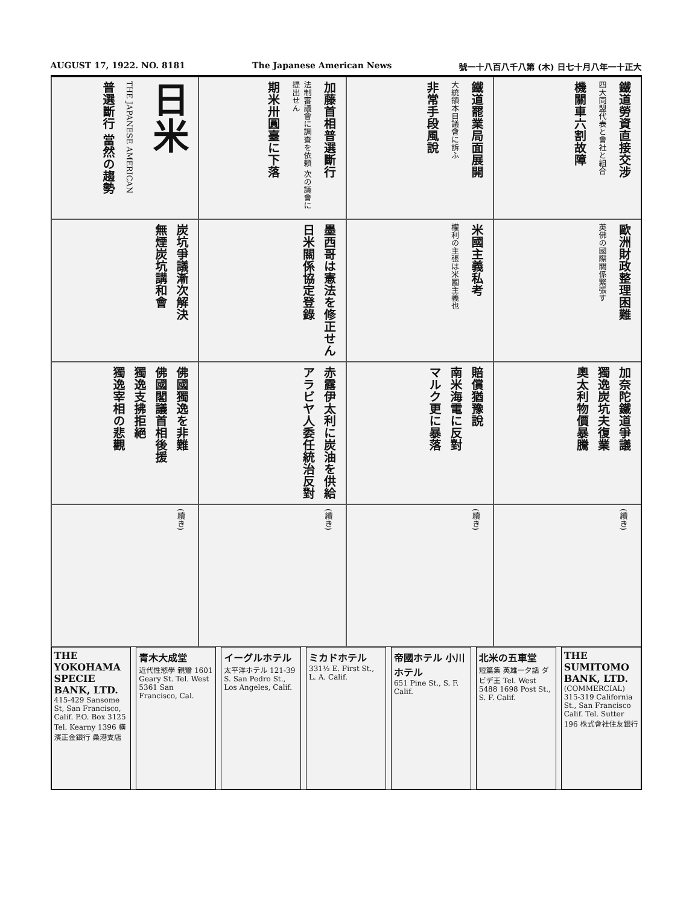AUGUST 17, 1922. NO. 8181 The Japanese American News 號一十八百八千八第 (木) 日七十月八年一十正大
日米
THE JAPANESE AMERICAN
普選斷行 當然の趨勢
加藤首相普選斷行
法制審議會に調査を依頼 次の議會に提出せん
期米卅圓臺に下落
鐵道罷業局面展開
大統領本日議會に訴ふ
非常手段風說
鐵道勞資直接交涉
四大同盟代表と會社と組合
機關車六割故障
炭坑爭議漸次解決
無煙炭坑講和會
墨西哥は憲法を修正せん
日米關係協定登錄
米國主義私考
權利の主張は米國主義也
歐洲財政整理困難
英佛の國際關係緊張す
佛國獨逸を非難
佛國閣議首相後援
獨逸支拂拒絕
獨逸宰相の悲觀
赤露伊太利に炭油を供給
アラビヤ人委任統治反對
賠償猶豫說
南米海電に反對
マルク更に暴落
加奈陀鐵道爭議
獨逸炭坑夫復業
奧太利物價暴騰
(續き)
(續き)
(續き)
(續き)
THE YOKOHAMA SPECIE BANK, LTD.
415-429 Sansome St, San Francisco, Calif. P.O. Box 3125 Tel. Kearny 1396 橫濱正金銀行 桑港支店
青木大成堂
近代性慾學 親鸞 1601 Geary St. Tel. West 5361 San Francisco, Cal.
イーグルホテル
太平洋ホテル 121-39 S. San Pedro St., Los Angeles, Calif.
ミカドホテル
331½ E. First St., L. A. Calif.
帝國ホテル 小川ホテル
651 Pine St., S. F. Calif.
北米の五車堂
短篇集 英雄一夕話 ダビデ王 Tel. West 5488 1698 Post St., S. F. Calif.
THE SUMITOMO BANK, LTD.
(COMMERCIAL) 315-319 California St., San Francisco Calif. Tel. Sutter 196 株式會社住友銀行